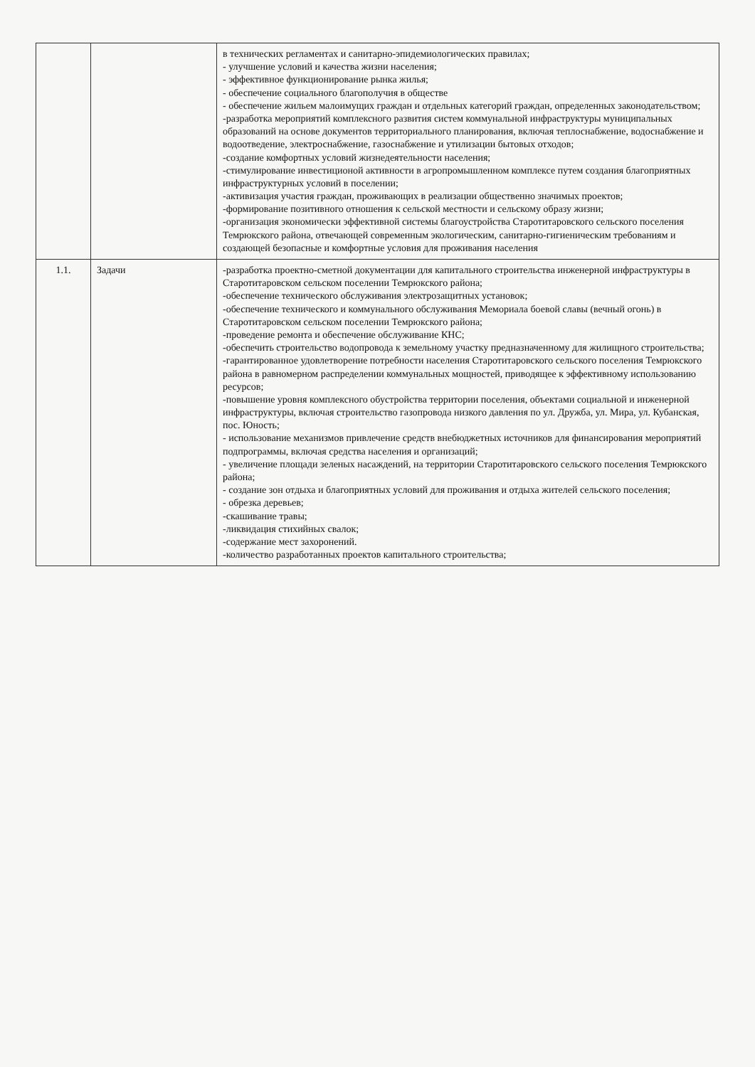| | | в технических регламентах и санитарно-эпидемиологических правилах; - улучшение условий и качества жизни населения; - эффективное функционирование рынка жилья; - обеспечение социального благополучия в обществе - обеспечение жильем малоимущих граждан и отдельных категорий граждан, определенных законодательством; -разработка мероприятий комплексного развития систем коммунальной инфраструктуры муниципальных образований на основе документов территориального планирования, включая теплоснабжение, водоснабжение и водоотведение, электроснабжение, газоснабжение и утилизации бытовых отходов; -создание комфортных условий жизнедеятельности населения; -стимулирование инвестиционой активности в агропромышленном комплексе путем создания благоприятных инфраструктурных условий в поселении; -активизация участия граждан, проживающих в реализации общественно значимых проектов; -формирование позитивного отношения к сельской местности и сельскому образу жизни; -организация экономически эффективной системы благоустройства Старотитаровского сельского поселения Темрюкского района, отвечающей современным экологическим, санитарно-гигиеническим требованиям и создающей безопасные и комфортные условия для проживания населения |
| 1.1. | Задачи | -разработка проектно-сметной документации для капитального строительства инженерной инфраструктуры в Старотитаровском сельском поселении Темрюкского района; -обеспечение технического обслуживания электрозащитных установок; -обеспечение технического и коммунального обслуживания Мемориала боевой славы (вечный огонь) в Старотитаровском сельском поселении Темрюкского района; -проведение ремонта и обеспечение обслуживание КНС; -обеспечить строительство водопровода к земельному участку предназначенному для жилищного строительства; -гарантированное удовлетворение потребности населения Старотитаровского сельского поселения Темрюкского района в равномерном распределении коммунальных мощностей, приводящее к эффективному использованию ресурсов; -повышение уровня комплексного обустройства территории поселения, объектами социальной и инженерной инфраструктуры, включая строительство газопровода низкого давления по ул. Дружба, ул. Мира, ул. Кубанская, пос. Юность; - использование механизмов привлечение средств внебюджетных источников для финансирования мероприятий подпрограммы, включая средства населения и организаций; - увеличение площади зеленых насаждений, на территории Старотитаровского сельского поселения Темрюкского района; - создание зон отдыха и благоприятных условий для проживания и отдыха жителей сельского поселения; - обрезка деревьев; -скашивание травы; -ликвидация стихийных свалок; -содержание мест захоронений. -количество разработанных проектов капитального строительства; |